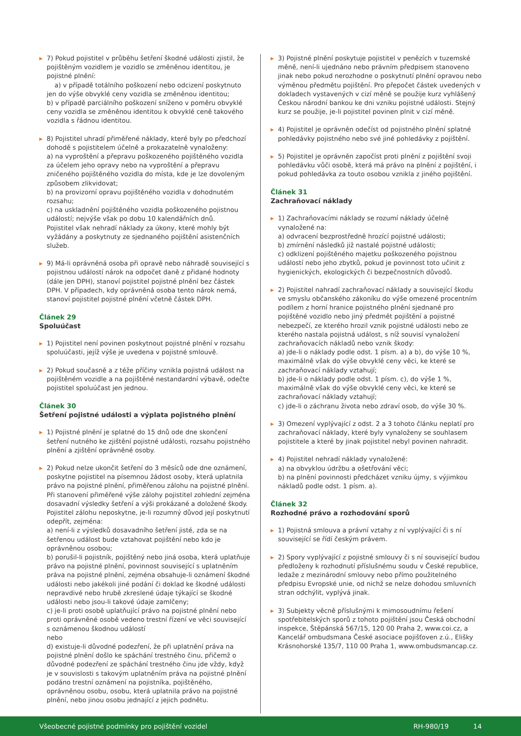▶ 7) Pokud pojistitel v průběhu šetření škodné události zjistil, že pojištěným vozidlem je vozidlo se změněnou identitou, je pojistné plnění:
a) v případě totálního poškození nebo odcizení poskytnuto jen do výše obvyklé ceny vozidla se změněnou identitou;
b) v případě parciálního poškození sníženo v poměru obvyklé ceny vozidla se změněnou identitou k obvyklé ceně takového vozidla s řádnou identitou.
▶ 8) Pojistitel uhradí přiměřené náklady, které byly po předchozí dohodě s pojistitelem účelně a prokazatelně vynaloženy:
a) na vyproštění a přepravu poškozeného pojištěného vozidla za účelem jeho opravy nebo na vyproštění a přepravu zničeného pojištěného vozidla do místa, kde je lze dovoleným způsobem zlikvidovat;
b) na provizorní opravu pojištěného vozidla v dohodnutém rozsahu;
c) na uskladnění pojištěného vozidla poškozeného pojistnou událostí; nejvýše však po dobu 10 kalendářních dnů.
Pojistitel však nehradí náklady za úkony, které mohly být vyžádány a poskytnuty ze sjednaného pojištění asistenčních služeb.
▶ 9) Má-li oprávněná osoba při opravě nebo náhradě související s pojistnou událostí nárok na odpočet daně z přidané hodnoty (dále jen DPH), stanoví pojistitel pojistné plnění bez částek DPH. V případech, kdy oprávněná osoba tento nárok nemá, stanoví pojistitel pojistné plnění včetně částek DPH.
Článek 29
Spoluúčast
▶ 1) Pojistitel není povinen poskytnout pojistné plnění v rozsahu spoluúčasti, jejíž výše je uvedena v pojistné smlouvě.
▶ 2) Pokud současně a z téže příčiny vznikla pojistná událost na pojištěném vozidle a na pojištěné nestandardní výbavě, odečte pojistitel spoluúčast jen jednou.
Článek 30
Šetření pojistné události a výplata pojistného plnění
▶ 1) Pojistné plnění je splatné do 15 dnů ode dne skončení šetření nutného ke zjištění pojistné události, rozsahu pojistného plnění a zjištění oprávněné osoby.
▶ 2) Pokud nelze ukončit šetření do 3 měsíců ode dne oznámení, poskytne pojistitel na písemnou žádost osoby, která uplatnila právo na pojistné plnění, přiměřenou zálohu na pojistné plnění. Při stanovení přiměřené výše zálohy pojistitel zohlední zejména dosavadní výsledky šetření a výši prokázané a doložené škody. Pojistitel zálohu neposkytne, je-li rozumný důvod její poskytnutí odepřít, zejména:
a) není-li z výsledků dosavadního šetření jisté, zda se na šetřenou událost bude vztahovat pojištění nebo kdo je oprávněnou osobou;
b) porušil-li pojistník, pojištěný nebo jiná osoba, která uplatňuje právo na pojistné plnění, povinnost související s uplatněním práva na pojistné plnění, zejména obsahuje-li oznámení škodné události nebo jakékoli jiné podání či doklad ke škodné události nepravdivé nebo hrubě zkreslené údaje týkající se škodné události nebo jsou-li takové údaje zamlčeny;
c) je-li proti osobě uplatňující právo na pojistné plnění nebo proti oprávněné osobě vedeno trestní řízení ve věci související s oznámenou škodnou událostí
nebo
d) existuje-li důvodné podezření, že při uplatnění práva na pojistné plnění došlo ke spáchání trestného činu, přičemž o důvodné podezření ze spáchání trestného činu jde vždy, když je v souvislosti s takovým uplatněním práva na pojistné plnění podáno trestní oznámení na pojistníka, pojištěného, oprávněnou osobu, osobu, která uplatnila právo na pojistné plnění, nebo jinou osobu jednající z jejich podnětu.
▶ 3) Pojistné plnění poskytuje pojistitel v penězích v tuzemské měně, není-li ujednáno nebo právním předpisem stanoveno jinak nebo pokud nerozhodne o poskytnutí plnění opravou nebo výměnou předmětu pojištění. Pro přepočet částek uvedených v dokladech vystavených v cizí měně se použije kurz vyhlášený Českou národní bankou ke dni vzniku pojistné události. Stejný kurz se použije, je-li pojistitel povinen plnit v cizí měně.
▶ 4) Pojistitel je oprávněn odečíst od pojistného plnění splatné pohledávky pojistného nebo své jiné pohledávky z pojištění.
▶ 5) Pojistitel je oprávněn započíst proti plnění z pojištění svoji pohledávku vůči osobě, která má právo na plnění z pojištění, i pokud pohledávka za touto osobou vznikla z jiného pojištění.
Článek 31
Zachraňovací náklady
▶ 1) Zachraňovacími náklady se rozumí náklady účelně vynaložené na:
a) odvracení bezprostředně hrozící pojistné události;
b) zmírnění následků již nastalé pojistné události;
c) odklizení pojištěného majetku poškozeného pojistnou událostí nebo jeho zbytků, pokud je povinnost toto učinit z hygienických, ekologických či bezpečnostních důvodů.
▶ 2) Pojistitel nahradí zachraňovací náklady a související škodu ve smyslu občanského zákoníku do výše omezené procentním podílem z horní hranice pojistného plnění sjednané pro pojištěné vozidlo nebo jiný předmět pojištění a pojistné nebezpečí, ze kterého hrozil vznik pojistné události nebo ze kterého nastala pojistná událost, s níž souvisí vynaložení zachraňovacích nákladů nebo vznik škody:
a) jde-li o náklady podle odst. 1 písm. a) a b), do výše 10 %, maximálně však do výše obvyklé ceny věci, ke které se zachraňovací náklady vztahují;
b) jde-li o náklady podle odst. 1 písm. c), do výše 1 %, maximálně však do výše obvyklé ceny věci, ke které se zachraňovací náklady vztahují;
c) jde-li o záchranu života nebo zdraví osob, do výše 30 %.
▶ 3) Omezení vyplývající z odst. 2 a 3 tohoto článku neplatí pro zachraňovací náklady, které byly vynaloženy se souhlasem pojistitele a které by jinak pojistitel nebyl povinen nahradit.
▶ 4) Pojistitel nehradí náklady vynaložené:
a) na obvyklou údržbu a ošetřování věci;
b) na plnění povinnosti předcházet vzniku újmy, s výjimkou nákladů podle odst. 1 písm. a).
Článek 32
Rozhodné právo a rozhodování sporů
▶ 1) Pojistná smlouva a právní vztahy z ní vyplývající či s ní související se řídí českým právem.
▶ 2) Spory vyplývající z pojistné smlouvy či s ní související budou předloženy k rozhodnutí příslušnému soudu v České republice, ledaže z mezinárodní smlouvy nebo přímo použitelného předpisu Evropské unie, od nichž se nelze dohodou smluvních stran odchýlit, vyplývá jinak.
▶ 3) Subjekty věcně příslušnými k mimosoudnímu řešení spotřebitelských sporů z tohoto pojištění jsou Česká obchodní inspekce, Štěpánská 567/15, 120 00 Praha 2, www.coi.cz, a Kancelář ombudsmana České asociace pojišťoven z.ú., Elišky Krásnohorské 135/7, 110 00 Praha 1, www.ombudsmancap.cz.
Všeobecné pojistné podmínky pro pojištění vozidel RH-980/19 14